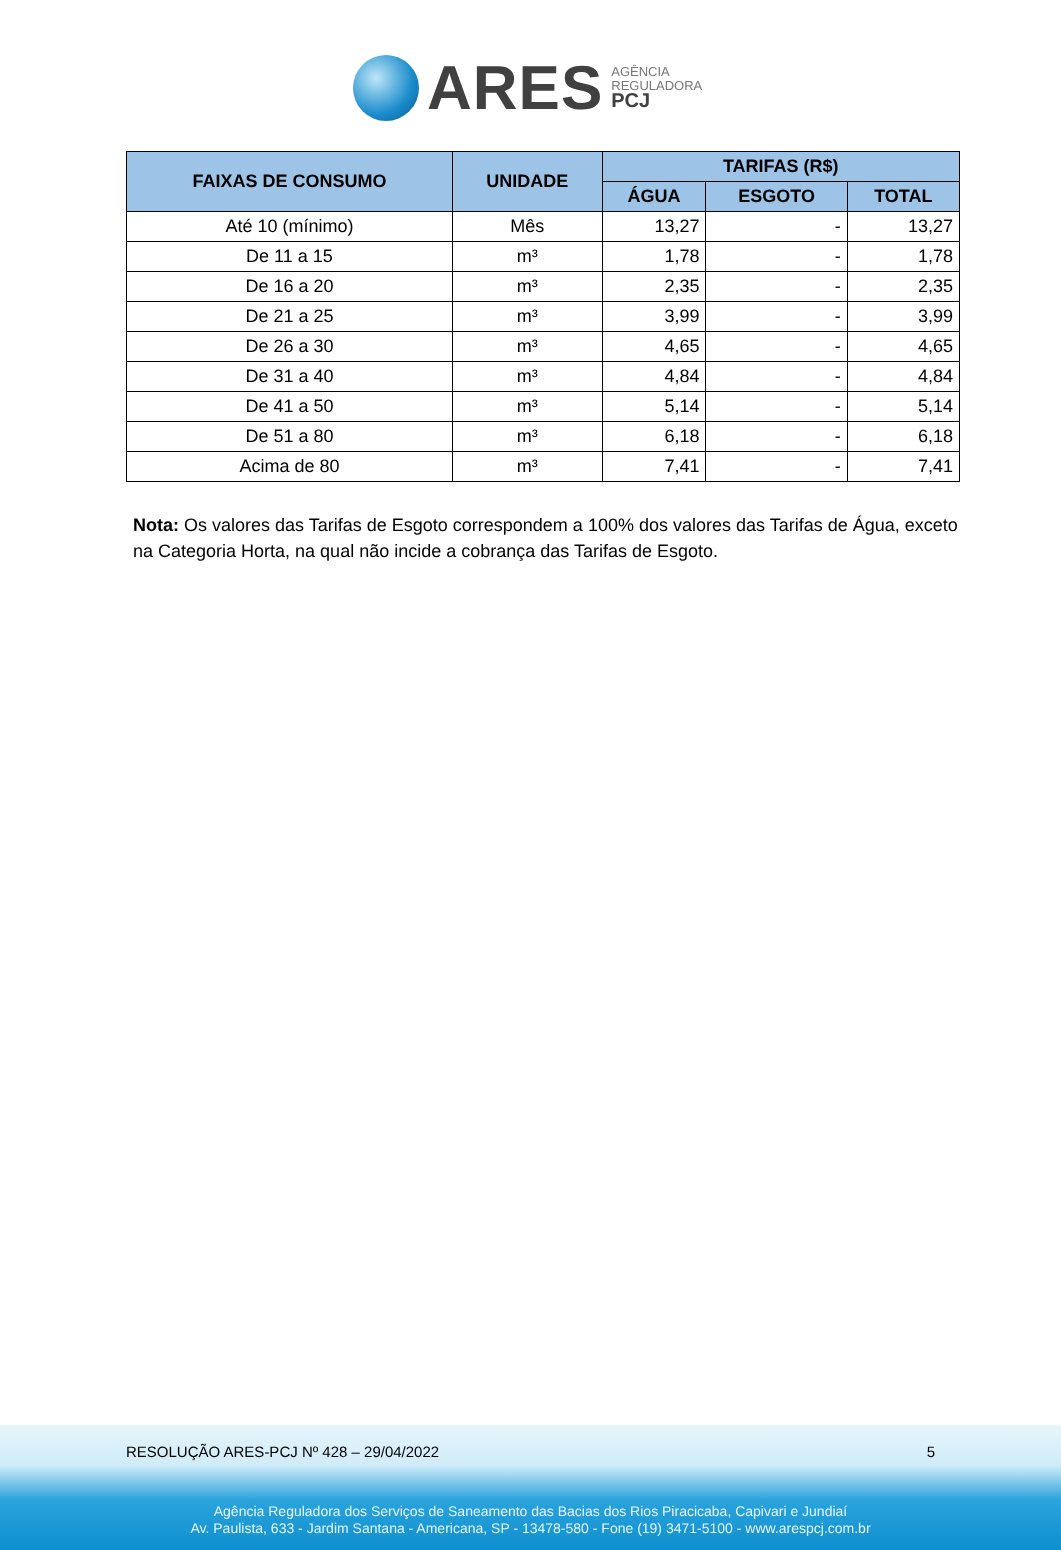ARES
AGÊNCIA
REGULADORA
PCJ
| FAIXAS DE CONSUMO | UNIDADE | TARIFAS (R$) | | |
| --- | --- | --- | --- | --- |
| | | ÁGUA | ESGOTO | TOTAL |
| Até 10 (mínimo) | Mês | 13,27 | - | 13,27 |
| De 11 a 15 | m³ | 1,78 | - | 1,78 |
| De 16 a 20 | m³ | 2,35 | - | 2,35 |
| De 21 a 25 | m³ | 3,99 | - | 3,99 |
| De 26 a 30 | m³ | 4,65 | - | 4,65 |
| De 31 a 40 | m³ | 4,84 | - | 4,84 |
| De 41 a 50 | m³ | 5,14 | - | 5,14 |
| De 51 a 80 | m³ | 6,18 | - | 6,18 |
| Acima de 80 | m³ | 7,41 | - | 7,41 |
Nota: Os valores das Tarifas de Esgoto correspondem a 100% dos valores das Tarifas de Água, exceto na Categoria Horta, na qual não incide a cobrança das Tarifas de Esgoto.
RESOLUÇÃO ARES-PCJ Nº 428 – 29/04/2022 5
Agência Reguladora dos Serviços de Saneamento das Bacias dos Rios Piracicaba, Capivari e Jundiaí
Av. Paulista, 633 - Jardim Santana - Americana, SP - 13478-580 - Fone (19) 3471-5100 - www.arespcj.com.br